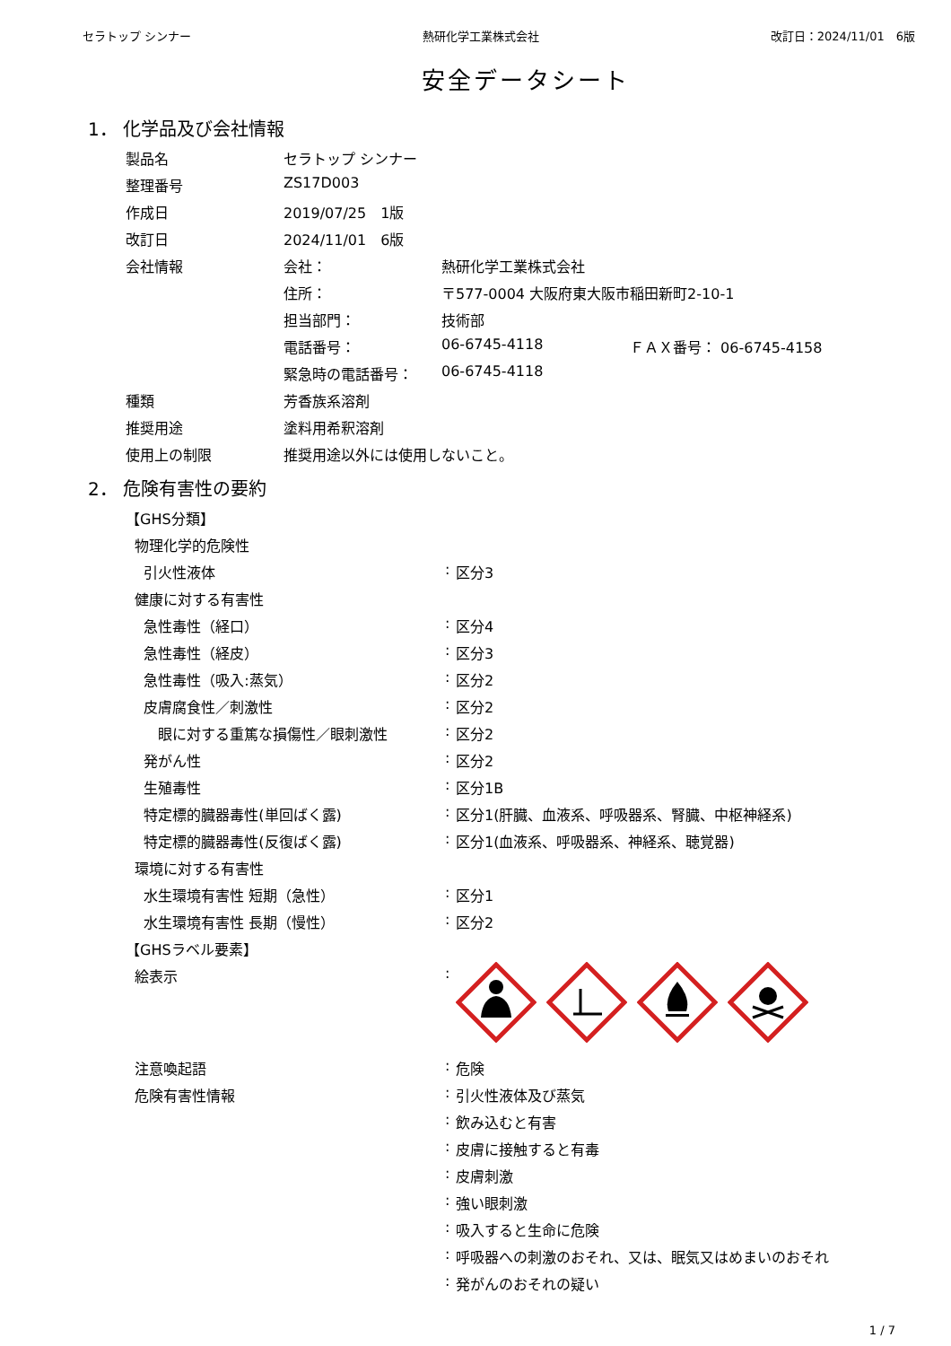セラトップ シンナー 熱研化学工業株式会社 改訂日：2024/11/01　6版
安全データシート
1． 化学品及び会社情報
| 製品名 | セラトップ シンナー | | |
| 整理番号 | ZS17D003 | | |
| 作成日 | 2019/07/25 1版 | | |
| 改訂日 | 2024/11/01 6版 | | |
| 会社情報 | 会社： | 熱研化学工業株式会社 | |
| | 住所： | 〒577-0004 大阪府東大阪市稲田新町2-10-1 | |
| | 担当部門： | 技術部 | |
| | 電話番号： | 06-6745-4118 | ＦＡＸ番号： 06-6745-4158 |
| | 緊急時の電話番号： | 06-6745-4118 | |
| 種類 | 芳香族系溶剤 | | |
| 推奨用途 | 塗料用希釈溶剤 | | |
| 使用上の制限 | 推奨用途以外には使用しないこと。 | | |
2． 危険有害性の要約
| 【GHS分類】 | | |
| 物理化学的危険性 | | |
| 引火性液体 | : | 区分3 |
| 健康に対する有害性 | | |
| 急性毒性（経口） | : | 区分4 |
| 急性毒性（経皮） | : | 区分3 |
| 急性毒性（吸入:蒸気） | : | 区分2 |
| 皮膚腐食性／刺激性 | : | 区分2 |
| 眼に対する重篤な損傷性／眼刺激性 | : | 区分2 |
| 発がん性 | : | 区分2 |
| 生殖毒性 | : | 区分1B |
| 特定標的臓器毒性(単回ばく露) | : | 区分1(肝臓、血液系、呼吸器系、腎臓、中枢神経系) |
| 特定標的臓器毒性(反復ばく露) | : | 区分1(血液系、呼吸器系、神経系、聴覚器) |
| 環境に対する有害性 | | |
| 水生環境有害性 短期（急性） | : | 区分1 |
| 水生環境有害性 長期（慢性） | : | 区分2 |
| 【GHSラベル要素】 | | |
| 絵表示 | : | |
| 注意喚起語 | : | 危険 |
| 危険有害性情報 | : | 引火性液体及び蒸気 |
| | : | 飲み込むと有害 |
| | : | 皮膚に接触すると有毒 |
| | : | 皮膚刺激 |
| | : | 強い眼刺激 |
| | : | 吸入すると生命に危険 |
| | : | 呼吸器への刺激のおそれ、又は、眠気又はめまいのおそれ |
| | : | 発がんのおそれの疑い |
1 / 7